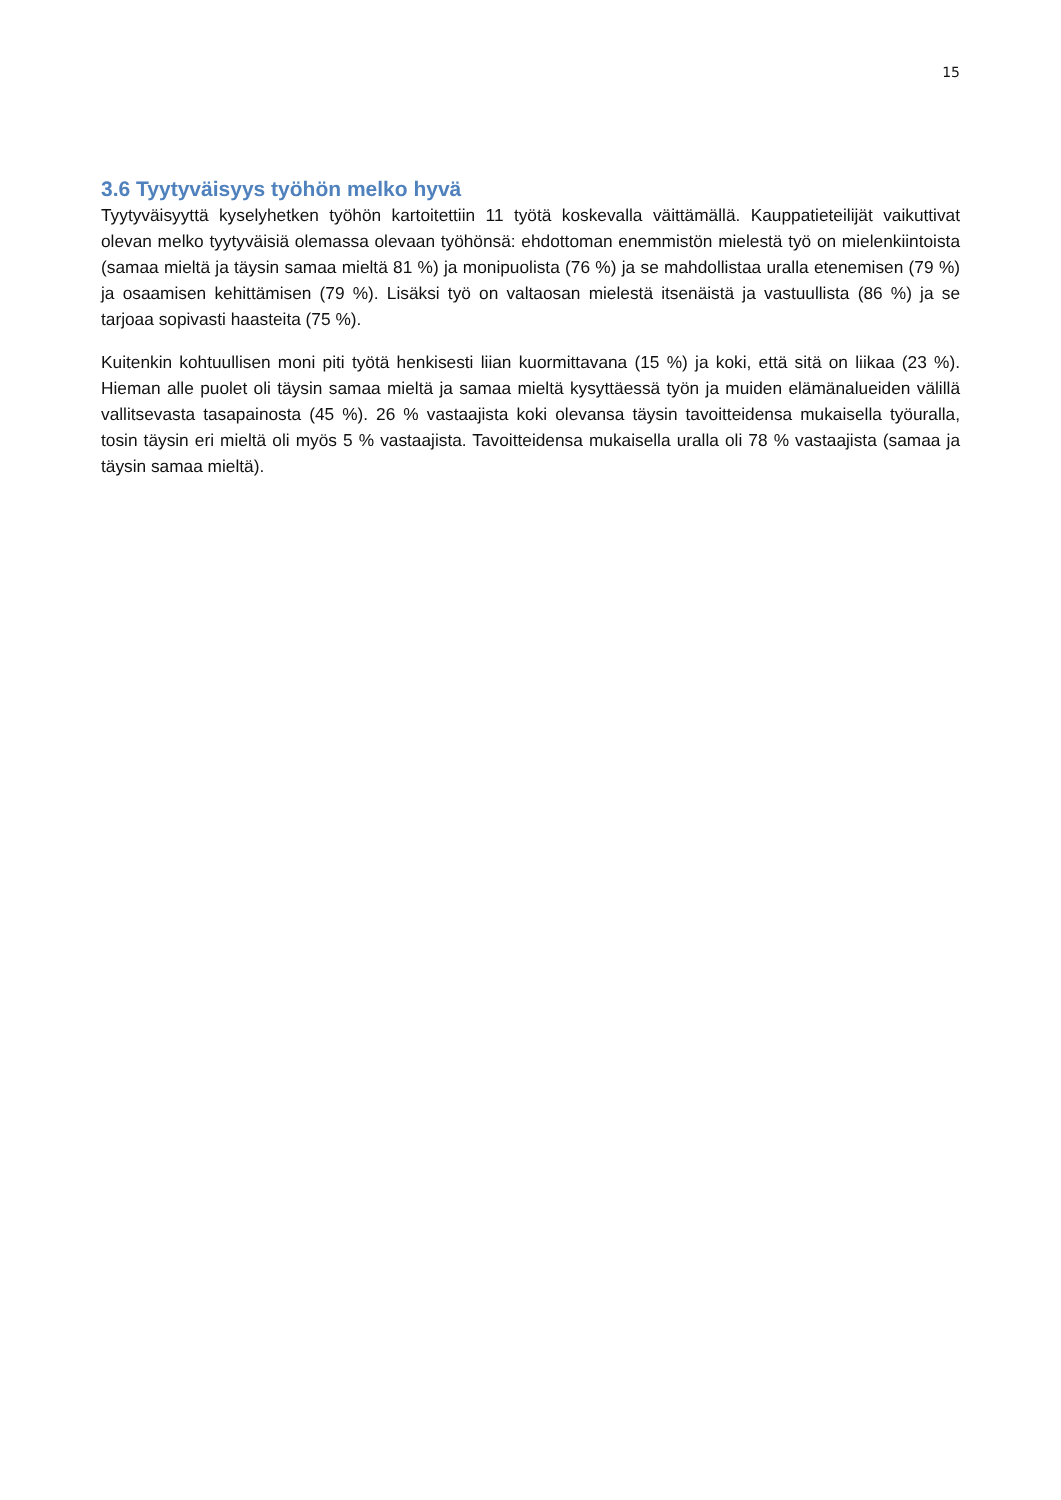15
3.6 Tyytyväisyys työhön melko hyvä
Tyytyväisyyttä kyselyhetken työhön kartoitettiin 11 työtä koskevalla väittämällä. Kauppatieteilijät vaikuttivat olevan melko tyytyväisiä olemassa olevaan työhönsä: ehdottoman enemmistön mielestä työ on mielenkiintoista (samaa mieltä ja täysin samaa mieltä 81 %) ja monipuolista (76 %) ja se mahdollistaa uralla etenemisen (79 %) ja osaamisen kehittämisen (79 %). Lisäksi työ on valtaosan mielestä itsenäistä ja vastuullista (86 %) ja se tarjoaa sopivasti haasteita (75 %).
Kuitenkin kohtuullisen moni piti työtä henkisesti liian kuormittavana (15 %) ja koki, että sitä on liikaa (23 %). Hieman alle puolet oli täysin samaa mieltä ja samaa mieltä kysyttäessä työn ja muiden elämänalueiden välillä vallitsevasta tasapainosta (45 %). 26 % vastaajista koki olevansa täysin tavoitteidensa mukaisella työuralla, tosin täysin eri mieltä oli myös 5 % vastaajista. Tavoitteidensa mukaisella uralla oli 78 % vastaajista (samaa ja täysin samaa mieltä).